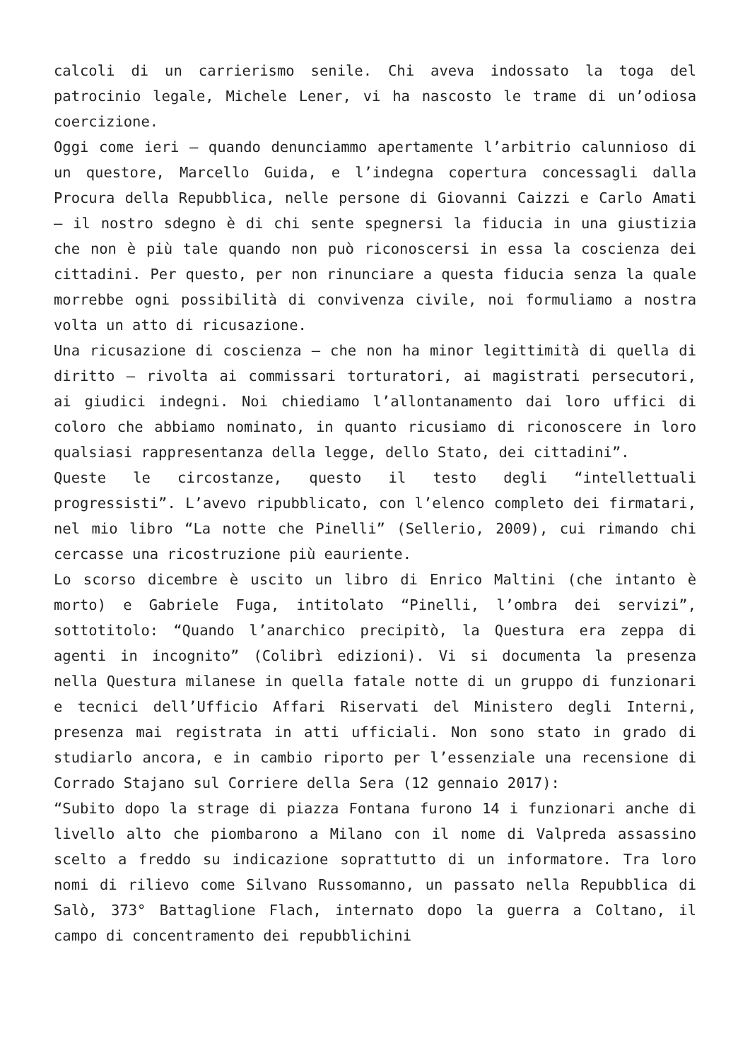calcoli di un carrierismo senile. Chi aveva indossato la toga del patrocinio legale, Michele Lener, vi ha nascosto le trame di un’odiosa coercizione.
Oggi come ieri – quando denunciammo apertamente l’arbitrio calunnioso di un questore, Marcello Guida, e l’indegna copertura concessagli dalla Procura della Repubblica, nelle persone di Giovanni Caizzi e Carlo Amati – il nostro sdegno è di chi sente spegnersi la fiducia in una giustizia che non è più tale quando non può riconoscersi in essa la coscienza dei cittadini. Per questo, per non rinunciare a questa fiducia senza la quale morrebbe ogni possibilità di convivenza civile, noi formuliamo a nostra volta un atto di ricusazione.
Una ricusazione di coscienza – che non ha minor legittimità di quella di diritto – rivolta ai commissari torturatori, ai magistrati persecutori, ai giudici indegni. Noi chiediamo l’allontanamento dai loro uffici di coloro che abbiamo nominato, in quanto ricusiamo di riconoscere in loro qualsiasi rappresentanza della legge, dello Stato, dei cittadini”.
Queste le circostanze, questo il testo degli “intellettuali progressisti”. L’avevo ripubblicato, con l’elenco completo dei firmatari, nel mio libro “La notte che Pinelli” (Sellerio, 2009), cui rimando chi cercasse una ricostruzione più eauriente.
Lo scorso dicembre è uscito un libro di Enrico Maltini (che intanto è morto) e Gabriele Fuga, intitolato “Pinelli, l’ombra dei servizi”, sottotitolo: “Quando l’anarchico precipitò, la Questura era zeppa di agenti in incognito” (Colibrì edizioni). Vi si documenta la presenza nella Questura milanese in quella fatale notte di un gruppo di funzionari e tecnici dell’Ufficio Affari Riservati del Ministero degli Interni, presenza mai registrata in atti ufficiali. Non sono stato in grado di studiarlo ancora, e in cambio riporto per l’essenziale una recensione di Corrado Stajano sul Corriere della Sera (12 gennaio 2017):
“Subito dopo la strage di piazza Fontana furono 14 i funzionari anche di livello alto che piombarono a Milano con il nome di Valpreda assassino scelto a freddo su indicazione soprattutto di un informatore. Tra loro nomi di rilievo come Silvano Russomanno, un passato nella Repubblica di Salò, 373° Battaglione Flach, internato dopo la guerra a Coltano, il campo di concentramento dei repubblichini